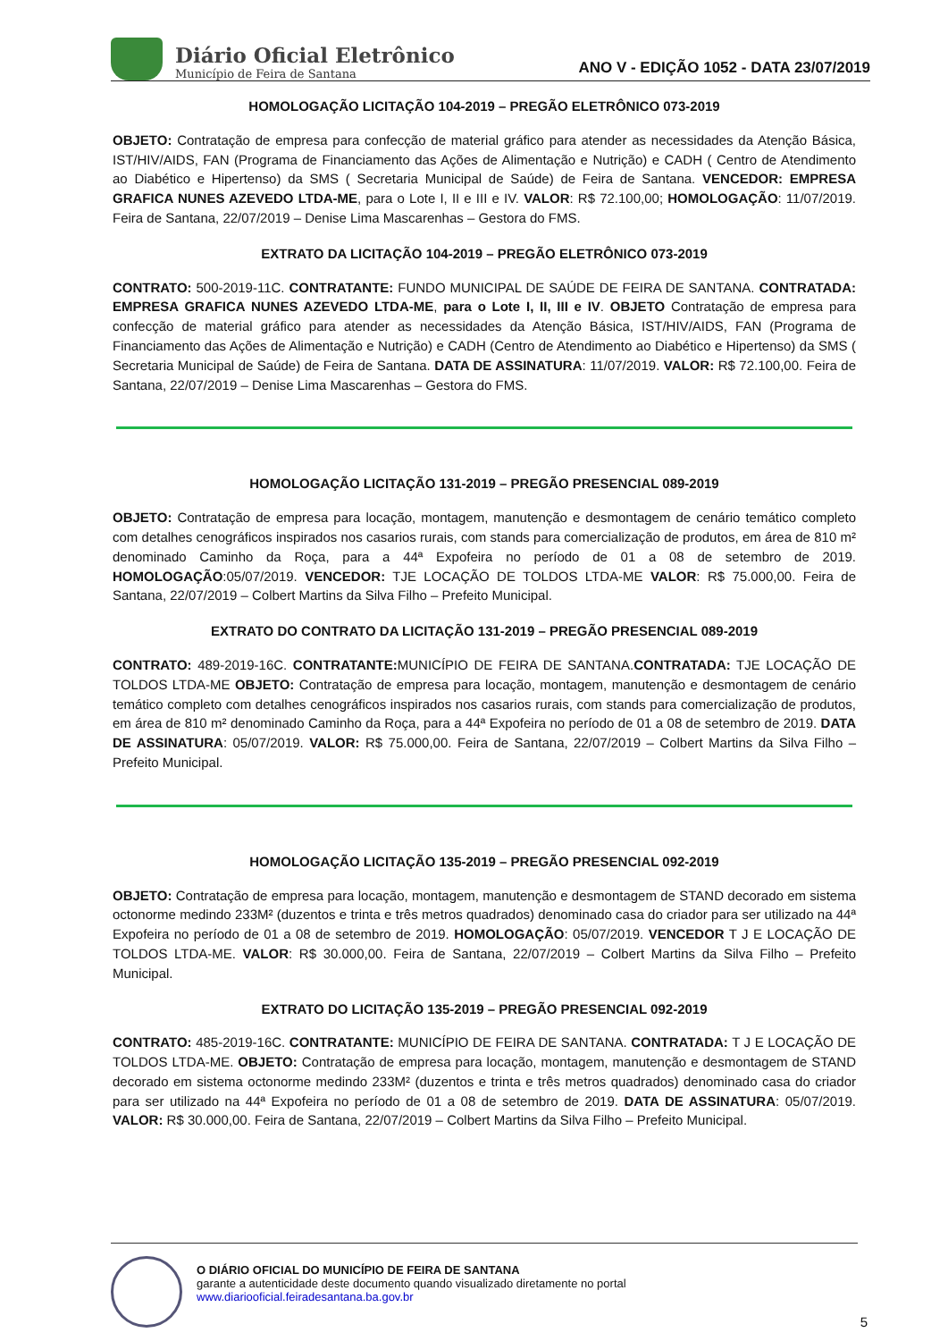Diário Oficial Eletrônico
Município de Feira de Santana
ANO V - EDIÇÃO 1052 - DATA 23/07/2019
HOMOLOGAÇÃO LICITAÇÃO 104-2019 – PREGÃO ELETRÔNICO 073-2019
OBJETO: Contratação de empresa para confecção de material gráfico para atender as necessidades da Atenção Básica, IST/HIV/AIDS, FAN (Programa de Financiamento das Ações de Alimentação e Nutrição) e CADH ( Centro de Atendimento ao Diabético e Hipertenso) da SMS ( Secretaria Municipal de Saúde) de Feira de Santana. VENCEDOR: EMPRESA GRAFICA NUNES AZEVEDO LTDA-ME, para o Lote I, II e III e IV. VALOR: R$ 72.100,00; HOMOLOGAÇÃO: 11/07/2019. Feira de Santana, 22/07/2019 – Denise Lima Mascarenhas – Gestora do FMS.
EXTRATO DA LICITAÇÃO 104-2019 – PREGÃO ELETRÔNICO 073-2019
CONTRATO: 500-2019-11C. CONTRATANTE: FUNDO MUNICIPAL DE SAÚDE DE FEIRA DE SANTANA. CONTRATADA: EMPRESA GRAFICA NUNES AZEVEDO LTDA-ME, para o Lote I, II, III e IV. OBJETO Contratação de empresa para confecção de material gráfico para atender as necessidades da Atenção Básica, IST/HIV/AIDS, FAN (Programa de Financiamento das Ações de Alimentação e Nutrição) e CADH (Centro de Atendimento ao Diabético e Hipertenso) da SMS ( Secretaria Municipal de Saúde) de Feira de Santana. DATA DE ASSINATURA: 11/07/2019. VALOR: R$ 72.100,00. Feira de Santana, 22/07/2019 – Denise Lima Mascarenhas – Gestora do FMS.
HOMOLOGAÇÃO LICITAÇÃO 131-2019 – PREGÃO PRESENCIAL 089-2019
OBJETO: Contratação de empresa para locação, montagem, manutenção e desmontagem de cenário temático completo com detalhes cenográficos inspirados nos casarios rurais, com stands para comercialização de produtos, em área de 810 m² denominado Caminho da Roça, para a 44ª Expofeira no período de 01 a 08 de setembro de 2019. HOMOLOGAÇÃO:05/07/2019. VENCEDOR: TJE LOCAÇÃO DE TOLDOS LTDA-ME VALOR: R$ 75.000,00. Feira de Santana, 22/07/2019 – Colbert Martins da Silva Filho – Prefeito Municipal.
EXTRATO DO CONTRATO DA LICITAÇÃO 131-2019 – PREGÃO PRESENCIAL 089-2019
CONTRATO: 489-2019-16C. CONTRATANTE: MUNICÍPIO DE FEIRA DE SANTANA.CONTRATADA: TJE LOCAÇÃO DE TOLDOS LTDA-ME OBJETO: Contratação de empresa para locação, montagem, manutenção e desmontagem de cenário temático completo com detalhes cenográficos inspirados nos casarios rurais, com stands para comercialização de produtos, em área de 810 m² denominado Caminho da Roça, para a 44ª Expofeira no período de 01 a 08 de setembro de 2019. DATA DE ASSINATURA: 05/07/2019. VALOR: R$ 75.000,00. Feira de Santana, 22/07/2019 – Colbert Martins da Silva Filho – Prefeito Municipal.
HOMOLOGAÇÃO LICITAÇÃO 135-2019 – PREGÃO PRESENCIAL 092-2019
OBJETO: Contratação de empresa para locação, montagem, manutenção e desmontagem de STAND decorado em sistema octonorme medindo 233M² (duzentos e trinta e três metros quadrados) denominado casa do criador para ser utilizado na 44ª Expofeira no período de 01 a 08 de setembro de 2019. HOMOLOGAÇÃO: 05/07/2019. VENCEDOR T J E LOCAÇÃO DE TOLDOS LTDA-ME. VALOR: R$ 30.000,00. Feira de Santana, 22/07/2019 – Colbert Martins da Silva Filho – Prefeito Municipal.
EXTRATO DO LICITAÇÃO 135-2019 – PREGÃO PRESENCIAL 092-2019
CONTRATO: 485-2019-16C. CONTRATANTE: MUNICÍPIO DE FEIRA DE SANTANA. CONTRATADA: T J E LOCAÇÃO DE TOLDOS LTDA-ME. OBJETO: Contratação de empresa para locação, montagem, manutenção e desmontagem de STAND decorado em sistema octonorme medindo 233M² (duzentos e trinta e três metros quadrados) denominado casa do criador para ser utilizado na 44ª Expofeira no período de 01 a 08 de setembro de 2019. DATA DE ASSINATURA: 05/07/2019. VALOR: R$ 30.000,00. Feira de Santana, 22/07/2019 – Colbert Martins da Silva Filho – Prefeito Municipal.
O DIÁRIO OFICIAL DO MUNICÍPIO DE FEIRA DE SANTANA
garante a autenticidade deste documento quando visualizado diretamente no portal
www.diariooficial.feiradesantana.ba.gov.br
5